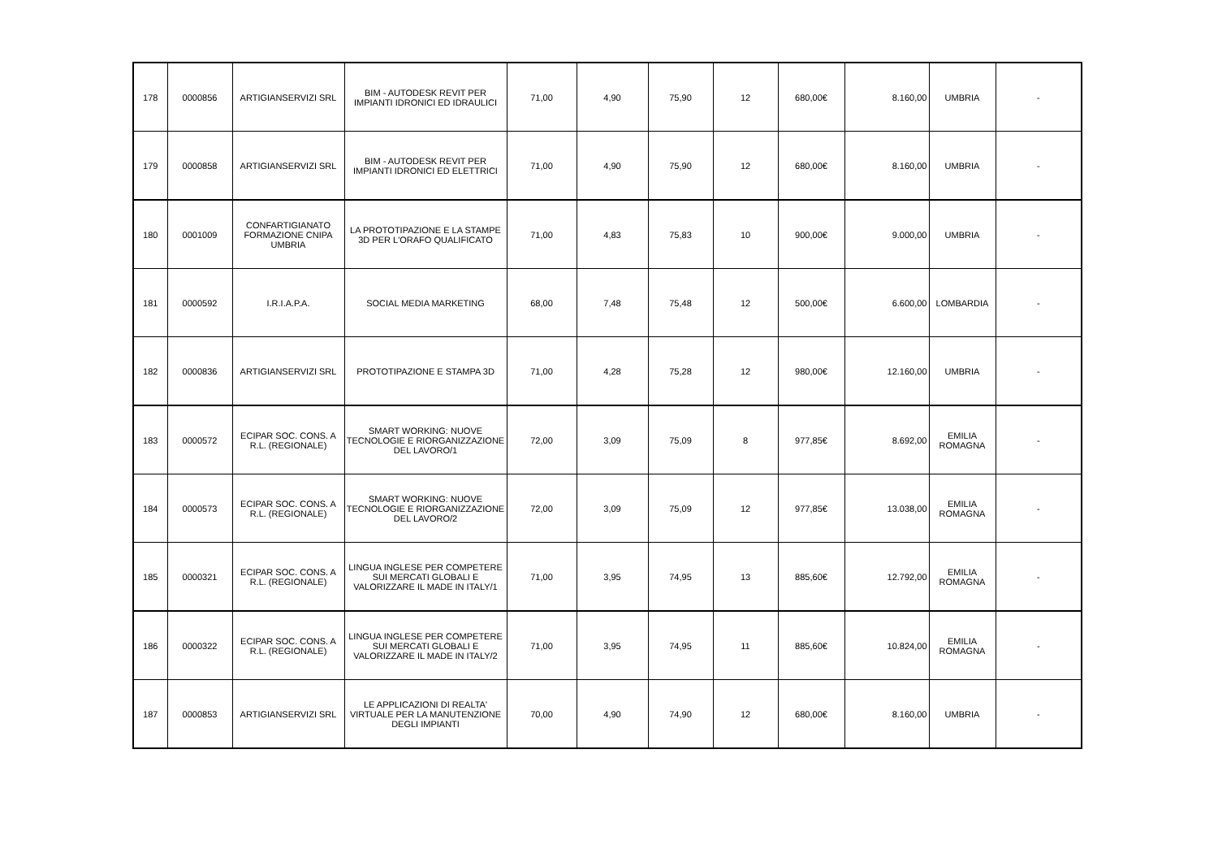| 178 | 0000856 | ARTIGIANSERVIZI SRL | BIM - AUTODESK REVIT PER IMPIANTI IDRONICI ED IDRAULICI | 71,00 | 4,90 | 75,90 | 12 | 680,00€ | 8.160,00 | UMBRIA | - |
| 179 | 0000858 | ARTIGIANSERVIZI SRL | BIM - AUTODESK REVIT PER IMPIANTI IDRONICI ED ELETTRICI | 71,00 | 4,90 | 75,90 | 12 | 680,00€ | 8.160,00 | UMBRIA | - |
| 180 | 0001009 | CONFARTIGIANATO FORMAZIONE CNIPA UMBRIA | LA PROTOTIPAZIONE E LA STAMPE 3D PER L'ORAFO QUALIFICATO | 71,00 | 4,83 | 75,83 | 10 | 900,00€ | 9.000,00 | UMBRIA | - |
| 181 | 0000592 | I.R.I.A.P.A. | SOCIAL MEDIA MARKETING | 68,00 | 7,48 | 75,48 | 12 | 500,00€ | 6.600,00 | LOMBARDIA | - |
| 182 | 0000836 | ARTIGIANSERVIZI SRL | PROTOTIPAZIONE E STAMPA 3D | 71,00 | 4,28 | 75,28 | 12 | 980,00€ | 12.160,00 | UMBRIA | - |
| 183 | 0000572 | ECIPAR SOC. CONS. A R.L. (REGIONALE) | SMART WORKING: NUOVE TECNOLOGIE E RIORGANIZZAZIONE DEL LAVORO/1 | 72,00 | 3,09 | 75,09 | 8 | 977,85€ | 8.692,00 | EMILIA ROMAGNA | - |
| 184 | 0000573 | ECIPAR SOC. CONS. A R.L. (REGIONALE) | SMART WORKING: NUOVE TECNOLOGIE E RIORGANIZZAZIONE DEL LAVORO/2 | 72,00 | 3,09 | 75,09 | 12 | 977,85€ | 13.038,00 | EMILIA ROMAGNA | - |
| 185 | 0000321 | ECIPAR SOC. CONS. A R.L. (REGIONALE) | LINGUA INGLESE PER COMPETERE SUI MERCATI GLOBALI E VALORIZZARE IL MADE IN ITALY/1 | 71,00 | 3,95 | 74,95 | 13 | 885,60€ | 12.792,00 | EMILIA ROMAGNA | - |
| 186 | 0000322 | ECIPAR SOC. CONS. A R.L. (REGIONALE) | LINGUA INGLESE PER COMPETERE SUI MERCATI GLOBALI E VALORIZZARE IL MADE IN ITALY/2 | 71,00 | 3,95 | 74,95 | 11 | 885,60€ | 10.824,00 | EMILIA ROMAGNA | - |
| 187 | 0000853 | ARTIGIANSERVIZI SRL | LE APPLICAZIONI DI REALTA' VIRTUALE PER LA MANUTENZIONE DEGLI IMPIANTI | 70,00 | 4,90 | 74,90 | 12 | 680,00€ | 8.160,00 | UMBRIA | - |